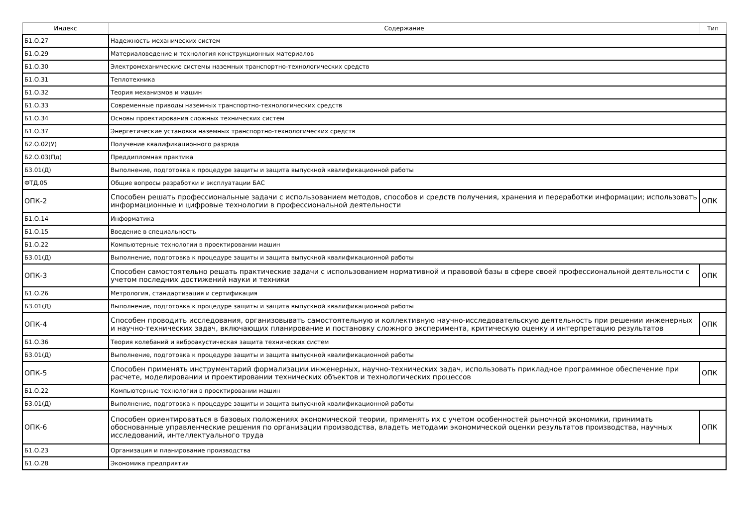| Индекс | Содержание | Тип |
| --- | --- | --- |
| Б1.О.27 | Надежность механических систем | |
| Б1.О.29 | Материаловедение и технология конструкционных материалов | |
| Б1.О.30 | Электромеханические системы наземных транспортно-технологических средств | |
| Б1.О.31 | Теплотехника | |
| Б1.О.32 | Теория механизмов и машин | |
| Б1.О.33 | Современные приводы наземных транспортно-технологических средств | |
| Б1.О.34 | Основы проектирования сложных технических систем | |
| Б1.О.37 | Энергетические установки наземных транспортно-технологических средств | |
| Б2.О.02(У) | Получение квалификационного разряда | |
| Б2.О.03(Пд) | Преддипломная практика | |
| Б3.01(Д) | Выполнение, подготовка к процедуре защиты и защита выпускной квалификационной работы | |
| ФТД.05 | Общие вопросы разработки и эксплуатации БАС | |
| ОПК-2 | Способен решать профессиональные задачи с использованием методов, способов и средств получения, хранения и переработки информации; использовать информационные и цифровые технологии в профессиональной деятельности | ОПК |
| Б1.О.14 | Информатика | |
| Б1.О.15 | Введение в специальность | |
| Б1.О.22 | Компьютерные технологии в проектировании машин | |
| Б3.01(Д) | Выполнение, подготовка к процедуре защиты и защита выпускной квалификационной работы | |
| ОПК-3 | Способен самостоятельно решать практические задачи с использованием нормативной и правовой базы в сфере своей профессиональной деятельности с учетом последних достижений науки и техники | ОПК |
| Б1.О.26 | Метрология, стандартизация и сертификация | |
| Б3.01(Д) | Выполнение, подготовка к процедуре защиты и защита выпускной квалификационной работы | |
| ОПК-4 | Способен проводить исследования, организовывать самостоятельную и коллективную научно-исследовательскую деятельность при решении инженерных и научно-технических задач, включающих планирование и постановку сложного эксперимента, критическую оценку и интерпретацию результатов | ОПК |
| Б1.О.36 | Теория колебаний и виброакустическая защита технических систем | |
| Б3.01(Д) | Выполнение, подготовка к процедуре защиты и защита выпускной квалификационной работы | |
| ОПК-5 | Способен применять инструментарий формализации инженерных, научно-технических задач, использовать прикладное программное обеспечение при расчете, моделировании и проектировании технических объектов и технологических процессов | ОПК |
| Б1.О.22 | Компьютерные технологии в проектировании машин | |
| Б3.01(Д) | Выполнение, подготовка к процедуре защиты и защита выпускной квалификационной работы | |
| ОПК-6 | Способен ориентироваться в базовых положениях экономической теории, применять их с учетом особенностей рыночной экономики, принимать обоснованные управленческие решения по организации производства, владеть методами экономической оценки результатов производства, научных исследований, интеллектуального труда | ОПК |
| Б1.О.23 | Организация и планирование производства | |
| Б1.О.28 | Экономика предприятия | |